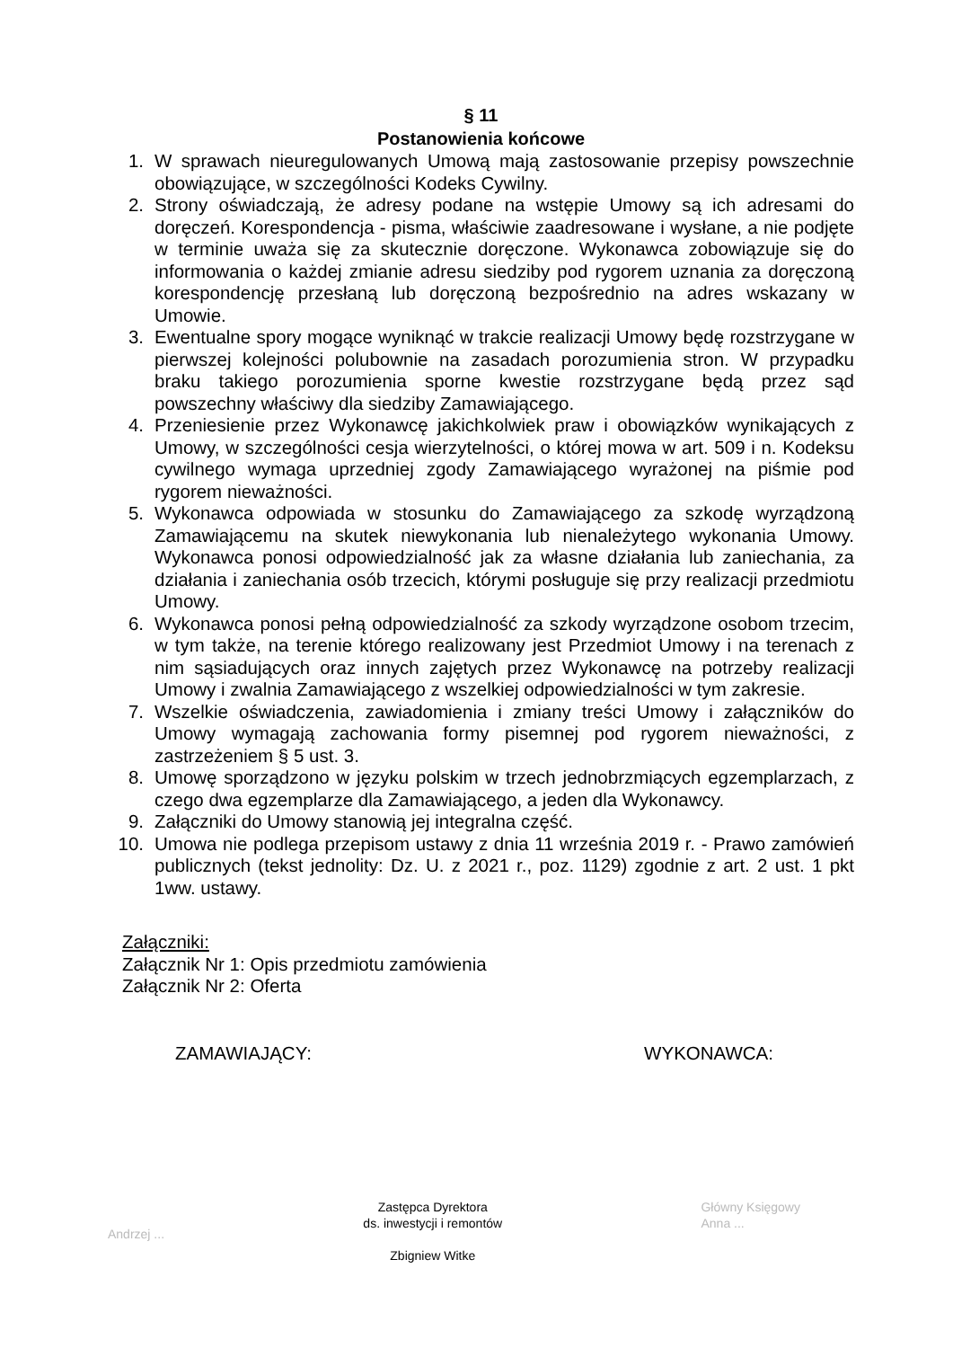§ 11
Postanowienia końcowe
1. W sprawach nieuregulowanych Umową mają zastosowanie przepisy powszechnie obowiązujące, w szczególności Kodeks Cywilny.
2. Strony oświadczają, że adresy podane na wstępie Umowy są ich adresami do doręczeń. Korespondencja - pisma, właściwie zaadresowane i wysłane, a nie podjęte w terminie uważa się za skutecznie doręczone. Wykonawca zobowiązuje się do informowania o każdej zmianie adresu siedziby pod rygorem uznania za doręczoną korespondencję przesłaną lub doręczoną bezpośrednio na adres wskazany w Umowie.
3. Ewentualne spory mogące wyniknąć w trakcie realizacji Umowy będę rozstrzygane w pierwszej kolejności polubownie na zasadach porozumienia stron. W przypadku braku takiego porozumienia sporne kwestie rozstrzygane będą przez sąd powszechny właściwy dla siedziby Zamawiającego.
4. Przeniesienie przez Wykonawcę jakichkolwiek praw i obowiązków wynikających z Umowy, w szczególności cesja wierzytelności, o której mowa w art. 509 i n. Kodeksu cywilnego wymaga uprzedniej zgody Zamawiającego wyrażonej na piśmie pod rygorem nieważności.
5. Wykonawca odpowiada w stosunku do Zamawiającego za szkodę wyrządzoną Zamawiającemu na skutek niewykonania lub nienależytego wykonania Umowy. Wykonawca ponosi odpowiedzialność jak za własne działania lub zaniechania, za działania i zaniechania osób trzecich, którymi posługuje się przy realizacji przedmiotu Umowy.
6. Wykonawca ponosi pełną odpowiedzialność za szkody wyrządzone osobom trzecim, w tym także, na terenie którego realizowany jest Przedmiot Umowy i na terenach z nim sąsiadujących oraz innych zajętych przez Wykonawcę na potrzeby realizacji Umowy i zwalnia Zamawiającego z wszelkiej odpowiedzialności w tym zakresie.
7. Wszelkie oświadczenia, zawiadomienia i zmiany treści Umowy i załączników do Umowy wymagają zachowania formy pisemnej pod rygorem nieważności, z zastrzeżeniem § 5 ust. 3.
8. Umowę sporządzono w języku polskim w trzech jednobrzmiących egzemplarzach, z czego dwa egzemplarze dla Zamawiającego, a jeden dla Wykonawcy.
9. Załączniki do Umowy stanowią jej integralna część.
10. Umowa nie podlega przepisom ustawy z dnia 11 września 2019 r. - Prawo zamówień publicznych (tekst jednolity: Dz. U. z 2021 r., poz. 1129) zgodnie z art. 2 ust. 1 pkt 1ww. ustawy.
Załączniki:
Załącznik Nr 1: Opis przedmiotu zamówienia
Załącznik Nr 2: Oferta
ZAMAWIAJĄCY: WYKONAWCA:
Andrzej ...
Zastępca Dyrektora
ds. inwestycji i remontów
Zbigniew Witke
Główny Księgowy
Anna ...